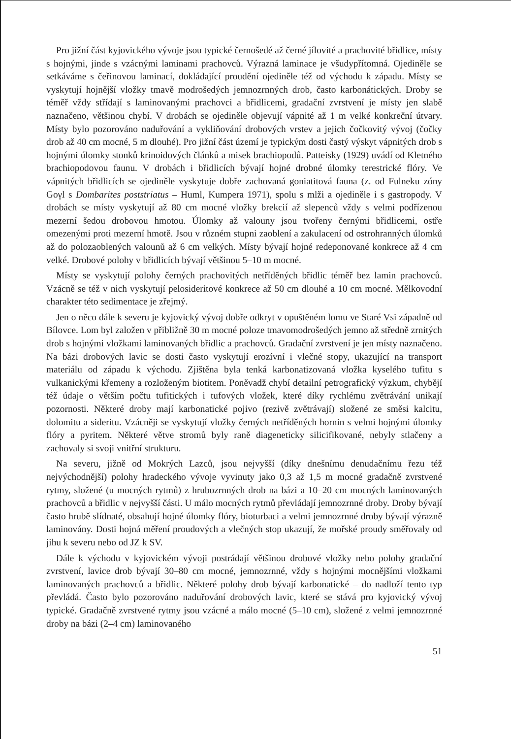Pro jižní část kyjovického vývoje jsou typické černošedé až černé jílovité a prachovité břidlice, místy s hojnými, jinde s vzácnými laminami prachovců. Výrazná laminace je všudypřítomná. Ojediněle se setkáváme s čeřinovou laminací, dokládající proudění ojediněle též od východu k západu. Místy se vyskytují hojnější vložky tmavě modrošedých jemnozrnných drob, často karbonátických. Droby se téměř vždy střídají s laminovanými prachovci a břidlicemi, gradační zvrstvení je místy jen slabě naznačeno, většinou chybí. V drobách se ojediněle objevují vápnité až 1 m velké konkreční útvary. Místy bylo pozorováno naduřování a vykliňování drobových vrstev a jejich čočkovitý vývoj (čočky drob až 40 cm mocné, 5 m dlouhé). Pro jižní část území je typickým dosti častý výskyt vápnitých drob s hojnými úlomky stonků krinoidových článků a misek brachiopodů. Patteisky (1929) uvádí od Kletného brachiopodovou faunu. V drobách i břidlicích bývají hojné drobné úlomky terestrické flóry. Ve vápnitých břidlicích se ojediněle vyskytuje dobře zachovaná goniatitová fauna (z. od Fulneku zóny Goγl s Dombarites poststriatus – Huml, Kumpera 1971), spolu s mlži a ojediněle i s gastropody. V drobách se místy vyskytují až 80 cm mocné vložky brekcií až slepenců vždy s velmi podřízenou mezerní šedou drobovou hmotou. Úlomky až valouny jsou tvořeny černými břidlicemi, ostře omezenými proti mezerní hmotě. Jsou v různém stupni zaoblení a zakulacení od ostrohranných úlomků až do polozaoblených valounů až 6 cm velkých. Místy bývají hojné redeponované konkrece až 4 cm velké. Drobové polohy v břidlicích bývají většinou 5–10 m mocné.
Místy se vyskytují polohy černých prachovitých netříděných břidlic téměř bez lamin prachovců. Vzácně se též v nich vyskytují pelosideritové konkrece až 50 cm dlouhé a 10 cm mocné. Mělkovodní charakter této sedimentace je zřejmý.
Jen o něco dále k severu je kyjovický vývoj dobře odkryt v opuštěném lomu ve Staré Vsi západně od Bílovce. Lom byl založen v přibližně 30 m mocné poloze tmavomodrošedých jemno až středně zrnitých drob s hojnými vložkami laminovaných břidlic a prachovců. Gradační zvrstvení je jen místy naznačeno. Na bázi drobových lavic se dosti často vyskytují erozívní i vlečné stopy, ukazující na transport materiálu od západu k východu. Zjištěna byla tenká karbonatizovaná vložka kyselého tufitu s vulkanickými křemeny a rozloženým biotitem. Poněvadž chybí detailní petrografický výzkum, chybějí též údaje o větším počtu tufitických i tufových vložek, které díky rychlému zvětrávání unikají pozornosti. Některé droby mají karbonatické pojivo (rezivě zvětrávají) složené ze směsi kalcitu, dolomitu a sideritu. Vzácněji se vyskytují vložky černých netříděných hornin s velmi hojnými úlomky flóry a pyritem. Některé větve stromů byly raně diageneticky silicifikované, nebyly stlačeny a zachovaly si svoji vnitřní strukturu.
Na severu, jižně od Mokrých Lazců, jsou nejvyšší (díky dnešnímu denudačnímu řezu též nejvýchodnější) polohy hradeckého vývoje vyvinuty jako 0,3 až 1,5 m mocné gradačně zvrstvené rytmy, složené (u mocných rytmů) z hrubozrnných drob na bázi a 10–20 cm mocných laminovaných prachovců a břidlic v nejvyšší části. U málo mocných rytmů převládají jemnozrnné droby. Droby bývají často hrubě slídnaté, obsahují hojné úlomky flóry, bioturbaci a velmi jemnozrnné droby bývají výrazně laminovány. Dosti hojná měření proudových a vlečných stop ukazují, že mořské proudy směřovaly od jihu k severu nebo od JZ k SV.
Dále k východu v kyjovickém vývoji postrádají většinou drobové vložky nebo polohy gradační zvrstvení, lavice drob bývají 30–80 cm mocné, jemnozrnné, vždy s hojnými mocnějšími vložkami laminovaných prachovců a břidlic. Některé polohy drob bývají karbonatické – do nadloží tento typ převládá. Často bylo pozorováno naduřování drobových lavic, které se stává pro kyjovický vývoj typické. Gradačně zvrstvené rytmy jsou vzácné a málo mocné (5–10 cm), složené z velmi jemnozrnné droby na bázi (2–4 cm) laminovaného
51